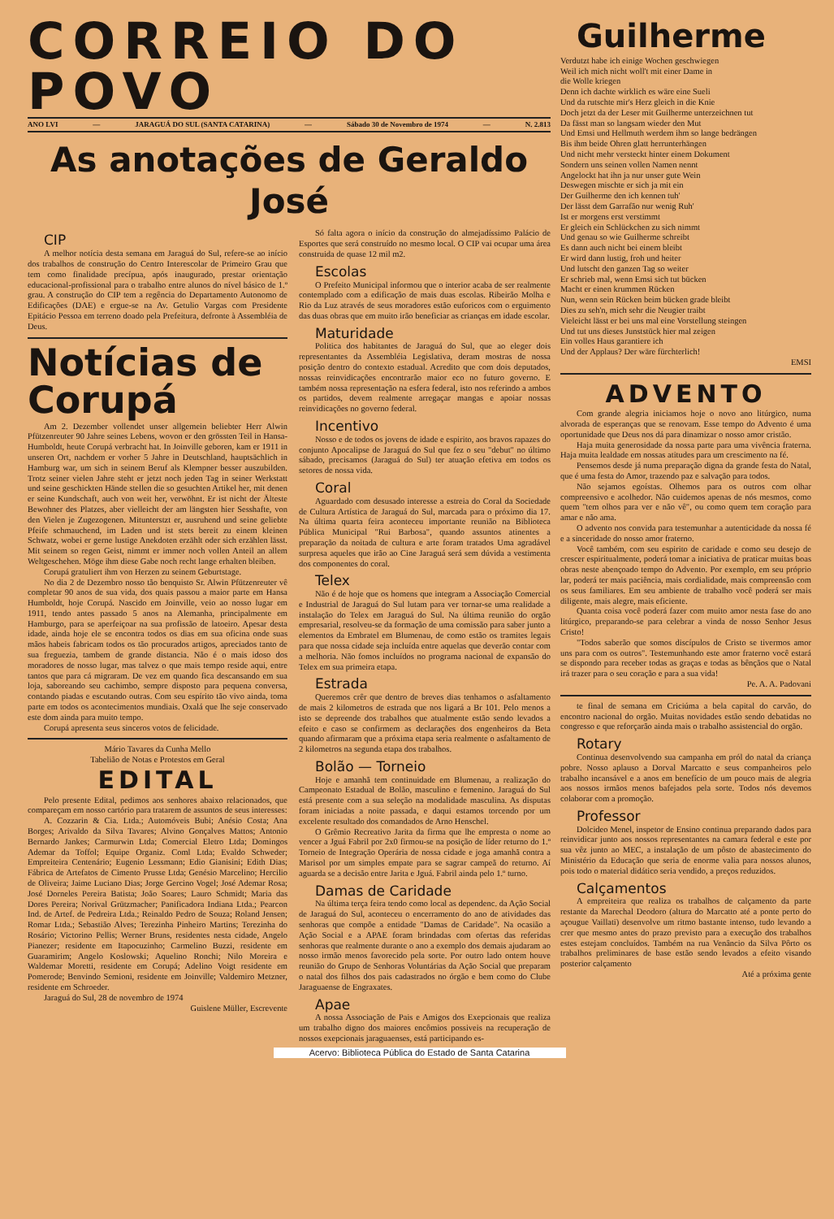CORREIO DO POVO
ANO LVI — JARAGUÁ DO SUL (SANTA CATARINA) — Sábado 30 de Novembro de 1974 — N. 2.813
As anotações de Geraldo José
CIP
A melhor notícia desta semana em Jaraguá do Sul, refere-se ao início dos trabalhos de construção do Centro Interescolar de Primeiro Grau que tem como finalidade precípua, após inaugurado, prestar orientação educacional-profissional para o trabalho entre alunos do nível básico de 1.º grau. A construção do CIP tem a regência do Departamento Autonomo de Edificações (DAE) e ergue-se na Av. Getulio Vargas com Presidente Epitácio Pessoa em terreno doado pela Prefeitura, defronte à Assembléia de Deus.
Notícias de Corupá
Am 2. Dezember vollendet unser allgemein beliebter Herr Alwin Pfützenreuter 90 Jahre seines Lebens, wovon er den grössten Teil in Hansa-Humboldt, heute Corupá verbracht hat. In Joinville geboren, kam er 1911 in unseren Ort, nachdem er vorher 5 Jahre in Deutschland, hauptsächlich in Hamburg war, um sich in seinem Beruf als Klempner besser auszubilden. Trotz seiner vielen Jahre steht er jetzt noch jeden Tag in seiner Werkstatt und seine geschickten Hände stellen die so gesuchten Artikel her, mit denen er seine Kundschaft, auch von weit her, verwöhnt. Er ist nicht der Älteste Bewohner des Platzes, aber vielleicht der am längsten hier Sesshafte, von den Vielen je Zugezogenen. Mitunterstzt er, ausruhend und seine geliebte Pfeife schmauchend, im Laden und ist stets bereit zu einem kleinen Schwatz, wobei er gerne lustige Anekdoten erzählt oder sich erzählen lässt. Mit seinem so regen Geist, nimmt er immer noch vollen Anteil an allem Weltgeschehen. Möge ihm diese Gabe noch recht lange erhalten bleiben.
Corupá gratuliert ihm von Herzen zu seinem Geburtstage.
No dia 2 de Dezembro nosso tão benquisto Sr. Alwin Pfützenreuter vê completar 90 anos de sua vida, dos quais passou a maior parte em Hansa Humboldt, hoje Corupá. Nascido em Joinville, veio ao nosso lugar em 1911, tendo antes passado 5 anos na Alemanha, principalmente em Hamburgo, para se aperfeiçoar na sua profissão de latoeiro. Apesar desta idade, ainda hoje ele se encontra todos os dias em sua oficina onde suas mãos habeis fabricam todos os tão procurados artigos, apreciados tanto de sua freguezia, tambem de grande distancia. Não é o mais idoso dos moradores de nosso lugar, mas talvez o que mais tempo reside aqui, entre tantos que para cá migraram. De vez em quando fica descansando em sua loja, saboreando seu cachimbo, sempre disposto para pequena conversa, contando piadas e escutando outras. Com seu espírito tão vivo ainda, toma parte em todos os acontecimentos mundiais. Oxalá que lhe seje conservado este dom ainda para muito tempo.
Corupá apresenta seus sinceros votos de felicidade.
Mário Tavares da Cunha Mello
Tabelião de Notas e Protestos em Geral
EDITAL
Pelo presente Edital, pedimos aos senhores abaixo relacionados, que compareçam em nosso cartório para tratarem de assuntos de seus interesses:
A. Cozzarin & Cia. Ltda.; Automóveis Bubi; Anésio Costa; Ana Borges; Arivaldo da Silva Tavares; Alvino Gonçalves Mattos; Antonio Bernardo Jankes; Carmurwin Ltda; Comercial Eletro Ltda; Domingos Ademar da Toffol; Equipe Organiz. Coml Ltda; Evaldo Schweder; Empreiteira Centenário; Eugenio Lessmann; Edio Gianisini; Edith Dias; Fábrica de Artefatos de Cimento Prusse Ltda; Genésio Marcelino; Hercilio de Oliveira; Jaime Luciano Dias; Jorge Gercino Vogel; José Ademar Rosa; José Dorneles Pereira Batista; João Soares; Lauro Schmidt; Maria das Dores Pereira; Norival Grützmacher; Panificadora Indiana Ltda.; Pearcon Ind. de Artef. de Pedreira Ltda.; Reinaldo Pedro de Souza; Roland Jensen; Romar Ltda.; Sebastião Alves; Terezinha Pinheiro Martins; Terezinha do Rosário; Victorino Pellis; Werner Bruns, residentes nesta cidade, Angelo Pianezer; residente em Itapocuzinho; Carmelino Buzzi, residente em Guaramirim; Angelo Koslowski; Aquelino Ronchi; Nilo Moreira e Waldemar Moretti, residente em Corupá; Adelino Voigt residente em Pomerode; Benvindo Semioni, residente em Joinville; Valdemiro Metzner, residente em Schroeder.
Jaraguá do Sul, 28 de novembro de 1974
Guislene Müller, Escrevente
Só falta agora o início da construção do almejadíssimo Palácio de Esportes que será construído no mesmo local. O CIP vai ocupar uma área construida de quase 12 mil m2.
Escolas
O Prefeito Municipal informou que o interior acaba de ser realmente contemplado com a edificação de mais duas escolas. Ribeirão Molha e Rio da Luz através de seus moradores estão euforicos com o erguimento das duas obras que em muito irão beneficiar as crianças em idade escolar.
Maturidade
Politica dos habitantes de Jaraguá do Sul, que ao eleger dois representantes da Assembléia Legislativa, deram mostras de nossa posição dentro do contexto estadual. Acredito que com dois deputados, nossas reinvidicações encontrarão maior eco no futuro governo. E também nossa representação na esfera federal, isto nos referindo a ambos os partidos, devem realmente arregaçar mangas e apoiar nossas reinvidicações no governo federal.
Incentivo
Nosso e de todos os jovens de idade e espirito, aos bravos rapazes do conjunto Apocalipse de Jaraguá do Sul que fez o seu "debut" no último sábado, precisamos (Jaraguá do Sul) ter atuação efetiva em todos os setores de nossa vida.
Coral
Aguardado com desusado interesse a estreia do Coral da Sociedade de Cultura Artística de Jaraguá do Sul, marcada para o próximo dia 17. Na última quarta feira aconteceu importante reunião na Biblioteca Pública Municipal "Rui Barbosa", quando assuntos atinentes a preparação da noitada de cultura e arte foram tratados Uma agradável surpresa aqueles que irão ao Cine Jaraguá será sem dúvida a vestimenta dos componentes do coral.
Telex
Não é de hoje que os homens que integram a Associação Comercial e Industrial de Jaraguá do Sul lutam para ver tornar-se uma realidade a instalação do Telex em Jaraguá do Sul. Na última reunião do orgão empresarial, resolveu-se da formação de uma comissão para saber junto a elementos da Embratel em Blumenau, de como estão os tramites legais para que nossa cidade seja incluída entre aquelas que deverão contar com a melhoria. Não fomos incluídos no programa nacional de expansão do Telex em sua primeira etapa.
Estrada
Queremos crêr que dentro de breves dias tenhamos o asfaltamento de mais 2 kilometros de estrada que nos ligará a Br 101. Pelo menos a isto se depreende dos trabalhos que atualmente estão sendo levados a efeito e caso se confirmem as declarações dos engenheiros da Beta quando afirmaram que a próxima etapa seria realmente o asfaltamento de 2 kilometros na segunda etapa dos trabalhos.
Bolão — Torneio
Hoje e amanhã tem continuidade em Blumenau, a realização do Campeonato Estadual de Bolão, masculino e femenino. Jaraguá do Sul está presente com a sua seleção na modalidade masculina. As disputas foram iniciadas a noite passada, e daqui estamos torcendo por um excelente resultado dos comandados de Arno Henschel.
O Grêmio Recreativo Jarita da firma que lhe empresta o nome ao vencer a Jguá Fabril por 2x0 firmou-se na posição de líder returno do 1.º Torneio de Integração Operária de nossa cidade e joga amanhã contra a Marisol por um simples empate para se sagrar campeã do returno. Aí aguarda se a decisão entre Jarita e Jguá. Fabril ainda pelo 1.º turno.
Damas de Caridade
Na última terça feira tendo como local as dependenc. da Ação Social de Jaraguá do Sul, aconteceu o encerramento do ano de atividades das senhoras que compõe a entidade "Damas de Caridade". Na ocasião a Ação Social e a APAE foram brindadas com ofertas das referidas senhoras que realmente durante o ano a exemplo dos demais ajudaram ao nosso irmão menos favorecido pela sorte. Por outro lado ontem houve reunião do Grupo de Senhoras Voluntárias da Ação Social que preparam o natal dos filhos dos pais cadastrados no órgão e bem como do Clube Jaraguaense de Engraxates.
Apae
A nossa Associação de Pais e Amigos dos Exepcionais que realiza um trabalho digno dos maiores encômios possiveis na recuperação de nossos exepcionais jaraguaenses, está participando es-
Guilherme
Verdutzt habe ich einige Wochen geschwiegen
Weil ich mich nicht woll't mit einer Dame in
die Wolle kriegen
Denn ich dachte wirklich es wäre eine Sueli
Und da rutschte mir's Herz gleich in die Knie
Doch jetzt da der Leser mit Guilherme unterzeichnen tut
Da fässt man so langsam wieder den Mut
Und Emsi und Hellmuth werdem ihm so lange bedrängen
Bis ihm beide Ohren glatt herrunterhängen
Und nicht mehr versteckt hinter einem Dokument
Sondern uns seinen vollen Namen nennt
Angelockt hat ihn ja nur unser gute Wein
Deswegen mischte er sich ja mit ein
Der Guilherme den ich kennen tuh'
Der lässt dem Garrafão nur wenig Ruh'
Ist er morgens erst verstimmt
Er gleich ein Schlückchen zu sich nimmt
Und genau so wie Guilherme schreibt
Es dann auch nicht bei einem bleibt
Er wird dann lustig, froh und heiter
Und lutscht den ganzen Tag so weiter
Er schrieb mal, wenn Emsi sich tut bücken
Macht er einen krummen Rücken
Nun, wenn sein Rücken beim bücken grade bleibt
Dies zu seh'n, mich sehr die Neugier traibt
Vieleicht lässt er bei uns mal eine Vorstellung steingen
Und tut uns dieses Junststück hier mal zeigen
Ein volles Haus garantiere ich
Und der Applaus? Der wäre fürchterlich!
EMSI
ADVENTO
Com grande alegria iniciamos hoje o novo ano litúrgico, numa alvorada de esperanças que se renovam. Esse tempo do Advento é uma oportunidade que Deus nos dá para dinamizar o nosso amor cristão.
Haja muita generosidade da nossa parte para uma vivência fraterna. Haja muita lealdade em nossas atitudes para um crescimento na fé.
Pensemos desde já numa preparação digna da grande festa do Natal, que é uma festa do Amor, trazendo paz e salvação para todos.
Não sejamos egoístas. Olhemos para os outros com olhar compreensivo e acolhedor. Não cuidemos apenas de nós mesmos, como quem "tem olhos para ver e não vê", ou como quem tem coração para amar e não ama.
O advento nos convida para testemunhar a autenticidade da nossa fé e a sinceridade do nosso amor fraterno.
Você também, com seu espirito de caridade e como seu desejo de crescer espiritualmente, poderá tomar a iniciativa de praticar muitas boas obras neste abençoado tempo do Advento. Por exemplo, em seu próprio lar, poderá ter mais paciência, mais cordialidade, mais compreensão com os seus familiares. Em seu ambiente de trabalho você poderá ser mais diligente, mais alegre, mais eficiente.
Quanta coisa você poderá fazer com muito amor nesta fase do ano litúrgico, preparando-se para celebrar a vinda de nosso Senhor Jesus Cristo!
"Todos saberão que somos discípulos de Cristo se tivermos amor uns para com os outros". Testemunhando este amor fraterno você estará se dispondo para receber todas as graças e todas as bênçãos que o Natal irá trazer para o seu coração e para a sua vida!
Pe. A. A. Padovani
te final de semana em Criciúma a bela capital do carvão, do encontro nacional do orgão. Muitas novidades estão sendo debatidas no congresso e que reforçarão ainda mais o trabalho assistencial do orgão.
Rotary
Continua desenvolvendo sua campanha em pról do natal da criança pobre. Nosso aplauso a Dorval Marcatto e seus companheiros pelo trabalho incansável e a anos em benefício de um pouco mais de alegria aos nossos irmãos menos bafejados pela sorte. Todos nós devemos colaborar com a promoção.
Professor
Dolcideo Menel, inspetor de Ensino continua preparando dados para reinvidicar junto aos nossos representantes na camara federal e este por sua vêz junto ao MEC, a instalação de um pôsto de abastecimento do Ministério da Educação que seria de enorme valia para nossos alunos, pois todo o material didático seria vendido, a preços reduzidos.
Calçamentos
A empreiteira que realiza os trabalhos de calçamento da parte restante da Marechal Deodoro (altura do Marcatto até a ponte perto do açougue Vaillati) desenvolve um ritmo bastante intenso, tudo levando a crer que mesmo antes do prazo previsto para a execução dos trabalhos estes estejam concluídos. Também na rua Venâncio da Silva Pôrto os trabalhos preliminares de base estão sendo levados a efeito visando posterior calçamento
Até a próxima gente
Acervo: Biblioteca Pública do Estado de Santa Catarina